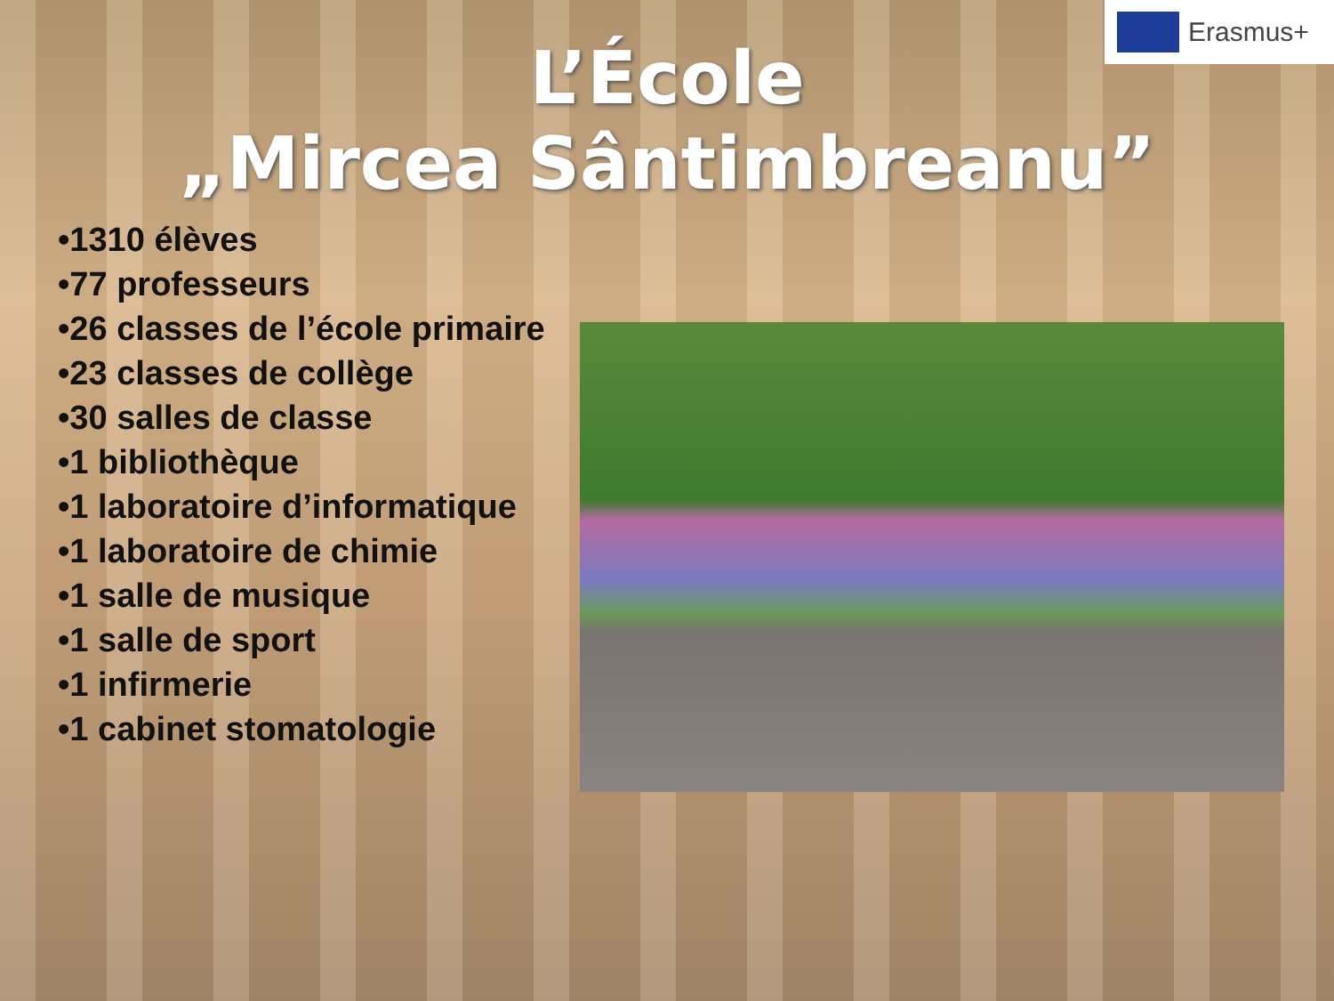Erasmus+
L’École
„Mircea Sântimbreanu”
•1310 élèves
•77 professeurs
•26 classes de l’école primaire
•23 classes de collège
•30 salles de classe
•1 bibliothèque
•1 laboratoire d’informatique
•1 laboratoire de chimie
•1 salle de musique
•1 salle de sport
•1 infirmerie
•1 cabinet stomatologie